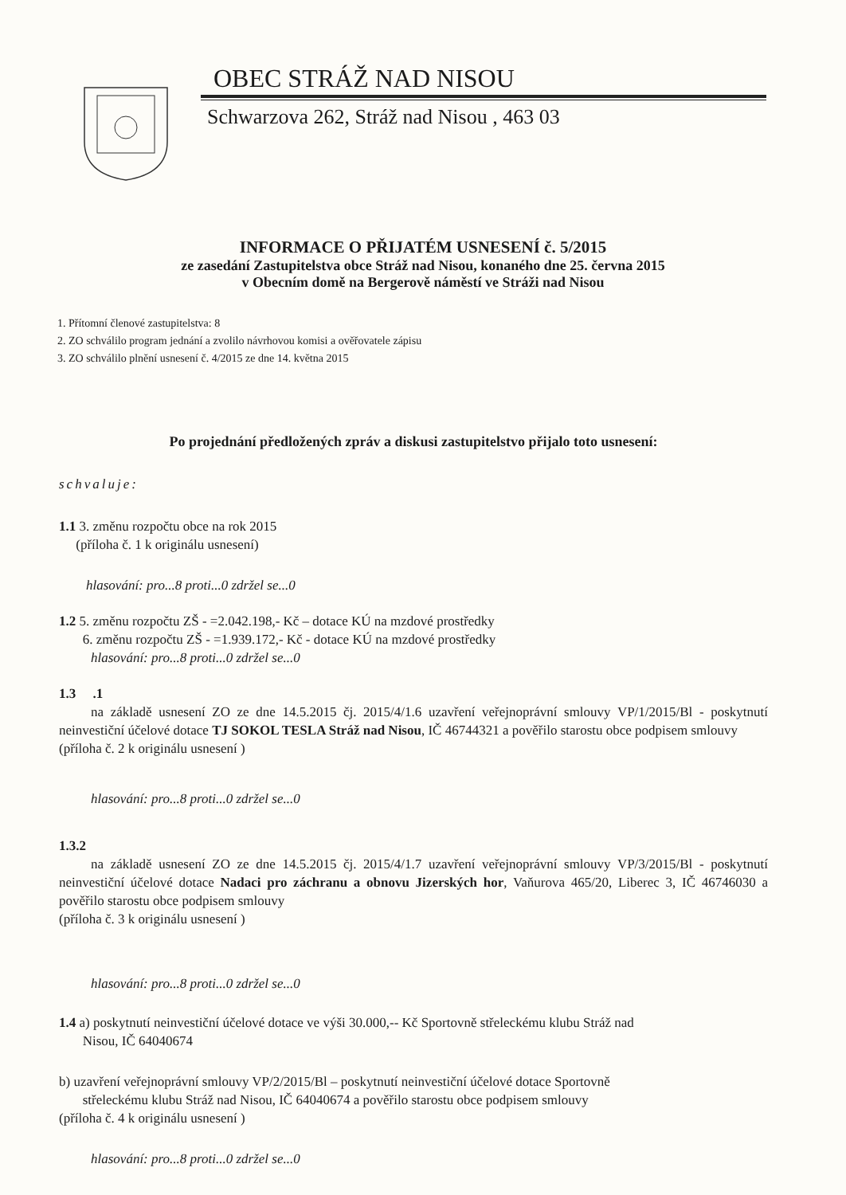OBEC STRÁŽ NAD NISOU
Schwarzova 262, Stráž nad Nisou , 463 03
INFORMACE O PŘIJATÉM USNESENÍ č. 5/2015
ze zasedání Zastupitelstva obce Stráž nad Nisou, konaného dne 25. června 2015
v Obecním domě na Bergerově náměstí ve Stráži nad Nisou
1. Přítomní členové zastupitelstva: 8
2. ZO schválilo program jednání a zvolilo návrhovou komisi a ověřovatele zápisu
3. ZO schválilo plnění usnesení č. 4/2015 ze dne 14. května 2015
Po projednání předložených zpráv a diskusi zastupitelstvo přijalo toto usnesení:
schvaluje:
1.1 3. změnu rozpočtu obce na rok 2015
(příloha č. 1 k originálu usnesení)
hlasování: pro...8 proti...0 zdržel se...0
1.2 5. změnu rozpočtu ZŠ - =2.042.198,- Kč – dotace KÚ na mzdové prostředky
6. změnu rozpočtu ZŠ - =1.939.172,- Kč - dotace KÚ na mzdové prostředky
hlasování: pro...8 proti...0 zdržel se...0
1.3 .1
na základě usnesení ZO ze dne 14.5.2015 čj. 2015/4/1.6 uzavření veřejnoprávní smlouvy VP/1/2015/Bl - poskytnutí neinvestiční účelové dotace TJ SOKOL TESLA Stráž nad Nisou, IČ 46744321 a pověřilo starostu obce podpisem smlouvy
(příloha č. 2 k originálu usnesení )
hlasování: pro...8 proti...0 zdržel se...0
1.3.2
na základě usnesení ZO ze dne 14.5.2015 čj. 2015/4/1.7 uzavření veřejnoprávní smlouvy VP/3/2015/Bl - poskytnutí neinvestiční účelové dotace Nadaci pro záchranu a obnovu Jizerských hor, Vaňurova 465/20, Liberec 3, IČ 46746030 a pověřilo starostu obce podpisem smlouvy
(příloha č. 3 k originálu usnesení )
hlasování: pro...8 proti...0 zdržel se...0
1.4 a) poskytnutí neinvestiční účelové dotace ve výši 30.000,-- Kč Sportovně střeleckému klubu Stráž nad
Nisou, IČ 64040674
b) uzavření veřejnoprávní smlouvy VP/2/2015/Bl – poskytnutí neinvestiční účelové dotace Sportovně
střeleckému klubu Stráž nad Nisou, IČ 64040674 a pověřilo starostu obce podpisem smlouvy
(příloha č. 4 k originálu usnesení )
hlasování: pro...8 proti...0 zdržel se...0